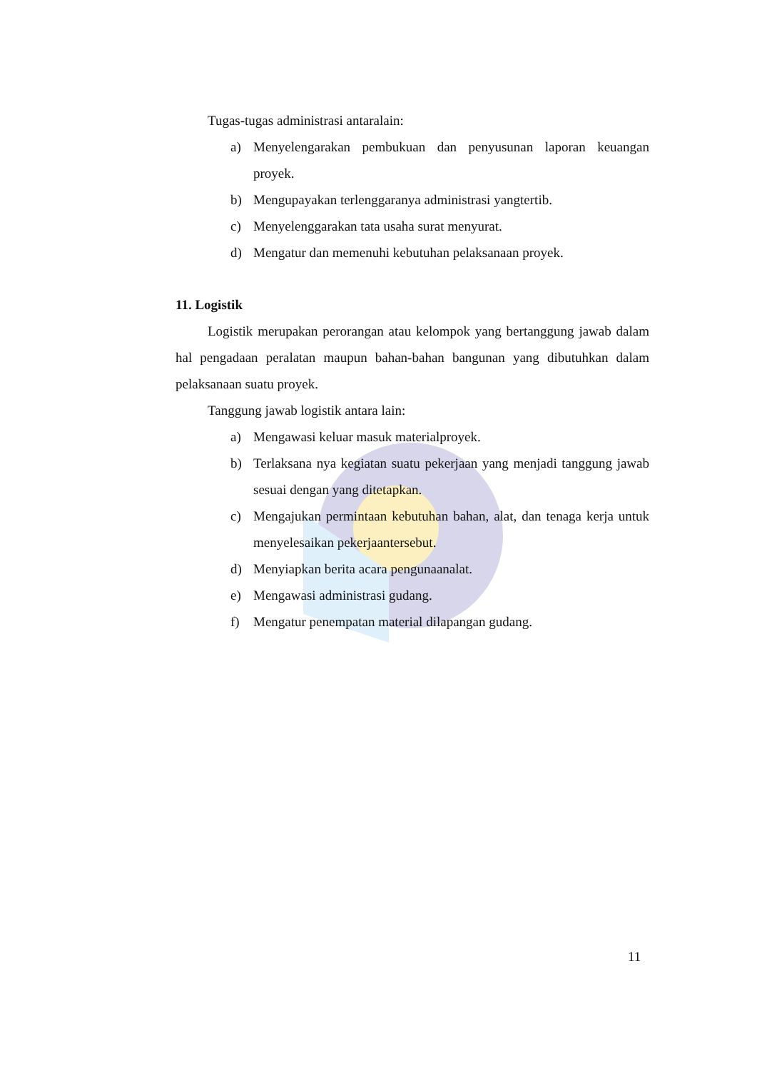Tugas-tugas administrasi antaralain:
a) Menyelengarakan pembukuan dan penyusunan laporan keuangan proyek.
b) Mengupayakan terlenggaranya administrasi yangtertib.
c) Menyelenggarakan tata usaha surat menyurat.
d) Mengatur dan memenuhi kebutuhan pelaksanaan proyek.
11. Logistik
Logistik merupakan perorangan atau kelompok yang bertanggung jawab dalam hal pengadaan peralatan maupun bahan-bahan bangunan yang dibutuhkan dalam pelaksanaan suatu proyek.
Tanggung jawab logistik antara lain:
a) Mengawasi keluar masuk materialproyek.
b) Terlaksana nya kegiatan suatu pekerjaan yang menjadi tanggung jawab sesuai dengan yang ditetapkan.
c) Mengajukan permintaan kebutuhan bahan, alat, dan tenaga kerja untuk menyelesaikan pekerjaantersebut.
d) Menyiapkan berita acara pengunaanalat.
e) Mengawasi administrasi gudang.
f) Mengatur penempatan material dilapangan gudang.
11